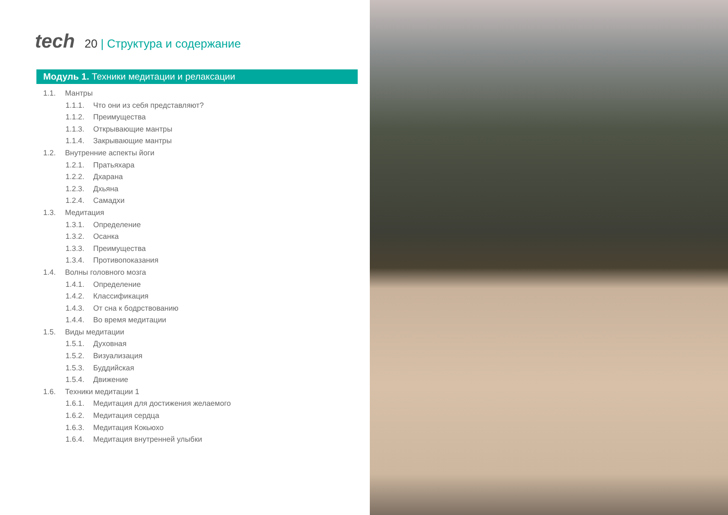tech 20 | Структура и содержание
Модуль 1. Техники медитации и релаксации
1.1. Мантры
1.1.1. Что они из себя представляют?
1.1.2. Преимущества
1.1.3. Открывающие мантры
1.1.4. Закрывающие мантры
1.2. Внутренние аспекты йоги
1.2.1. Пратьяхара
1.2.2. Дхарана
1.2.3. Дхьяна
1.2.4. Самадхи
1.3. Медитация
1.3.1. Определение
1.3.2. Осанка
1.3.3. Преимущества
1.3.4. Противопоказания
1.4. Волны головного мозга
1.4.1. Определение
1.4.2. Классификация
1.4.3. От сна к бодрствованию
1.4.4. Во время медитации
1.5. Виды медитации
1.5.1. Духовная
1.5.2. Визуализация
1.5.3. Буддийская
1.5.4. Движение
1.6. Техники медитации 1
1.6.1. Медитация для достижения желаемого
1.6.2. Медитация сердца
1.6.3. Медитация Кокьюхо
1.6.4. Медитация внутренней улыбки